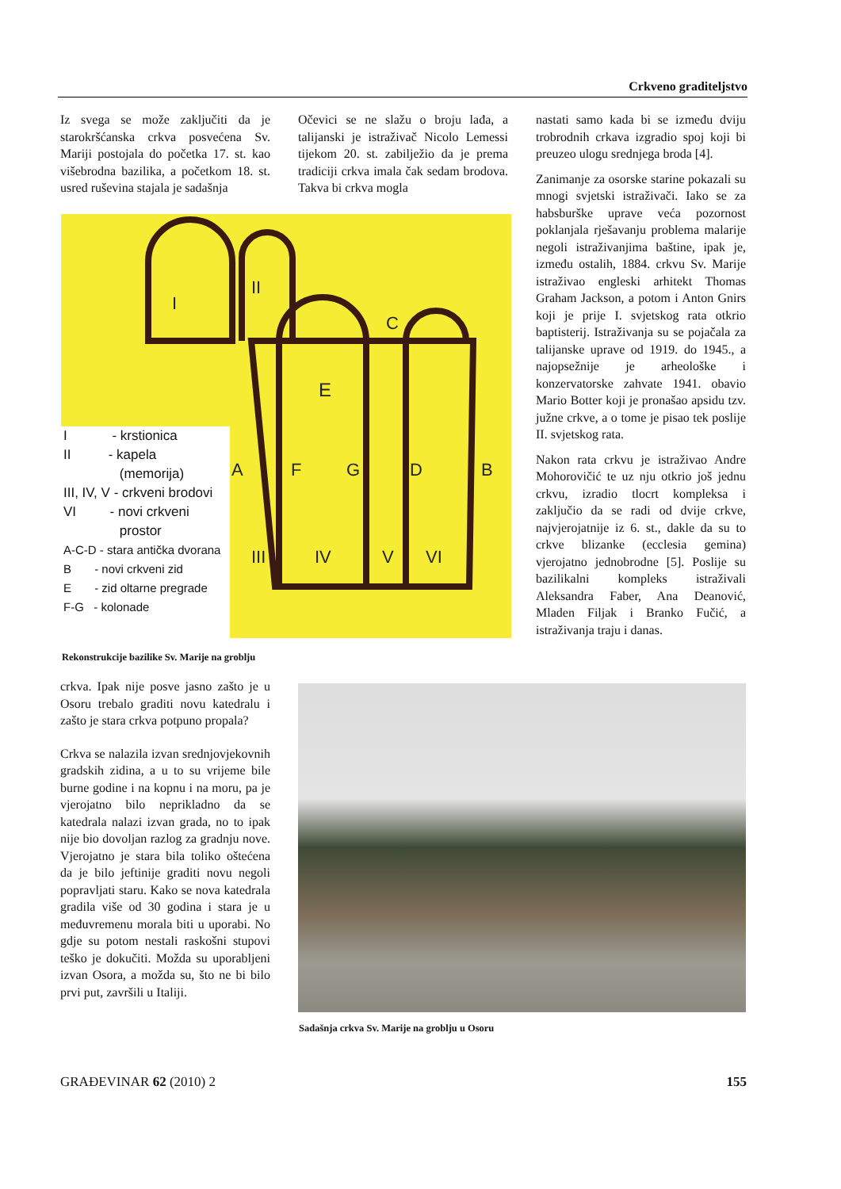Crkveno graditeljstvo
Iz svega se može zaključiti da je starokršćanska crkva posvećena Sv. Mariji postojala do početka 17. st. kao višebrodna bazilika, a početkom 18. st. usred ruševina stajala je sadašnja
Očevici se ne slažu o broju lađa, a talijanski je istraživač Nicolo Lemessi tijekom 20. st. zabilježio da je prema tradiciji crkva imala čak sedam brodova. Takva bi crkva mogla
nastati samo kada bi se između dviju trobrodnih crkava izgradio spoj koji bi preuzeo ulogu srednjega broda [4].
Zanimanje za osorske starine pokazali su mnogi svjetski istraživači. Iako se za habsburške uprave veća pozornost poklanjala rješavanju problema malarije negoli istraživanjima baštine, ipak je, između ostalih, 1884. crkvu Sv. Marije istraživao engleski arhitekt Thomas Graham Jackson, a potom i Anton Gnirs koji je prije I. svjetskog rata otkrio baptisterij. Istraživanja su se pojačala za talijanske uprave od 1919. do 1945., a najopsežnije je arheološke i konzervatorske zahvate 1941. obavio Mario Botter koji je pronašao apsidu tzv. južne crkve, a o tome je pisao tek poslije II. svjetskog rata.
Nakon rata crkvu je istraživao Andre Mohorovičić te uz nju otkrio još jednu crkvu, izradio tlocrt kompleksa i zaključio da se radi od dvije crkve, najvjerojatnije iz 6. st., dakle da su to crkve blizanke (ecclesia gemina) vjerojatno jednobrodne [5]. Poslije su bazilikalni kompleks istraživali Aleksandra Faber, Ana Deanović, Mladen Filjak i Branko Fučić, a istraživanja traju i danas.
E
A
F
G
D
B
C
III
IV
V
VI
I
II
I - krstionica
II - kapela
(memorija)
III, IV, V - crkveni brodovi
VI - novi crkveni
prostor
A-C-D - stara antička dvorana
B - novi crkveni zid
E - zid oltarne pregrade
F-G - kolonade
Rekonstrukcije bazilike Sv. Marije na groblju
crkva. Ipak nije posve jasno zašto je u Osoru trebalo graditi novu katedralu i zašto je stara crkva potpuno propala?
Crkva se nalazila izvan srednjovjekovnih gradskih zidina, a u to su vrijeme bile burne godine i na kopnu i na moru, pa je vjerojatno bilo neprikladno da se katedrala nalazi izvan grada, no to ipak nije bio dovoljan razlog za gradnju nove. Vjerojatno je stara bila toliko oštećena da je bilo jeftinije graditi novu negoli popravljati staru. Kako se nova katedrala gradila više od 30 godina i stara je u međuvremenu morala biti u uporabi. No gdje su potom nestali raskošni stupovi teško je dokučiti. Možda su uporabljeni izvan Osora, a možda su, što ne bi bilo prvi put, završili u Italiji.
Sadašnja crkva Sv. Marije na groblju u Osoru
GRAĐEVINAR 62 (2010) 2 155